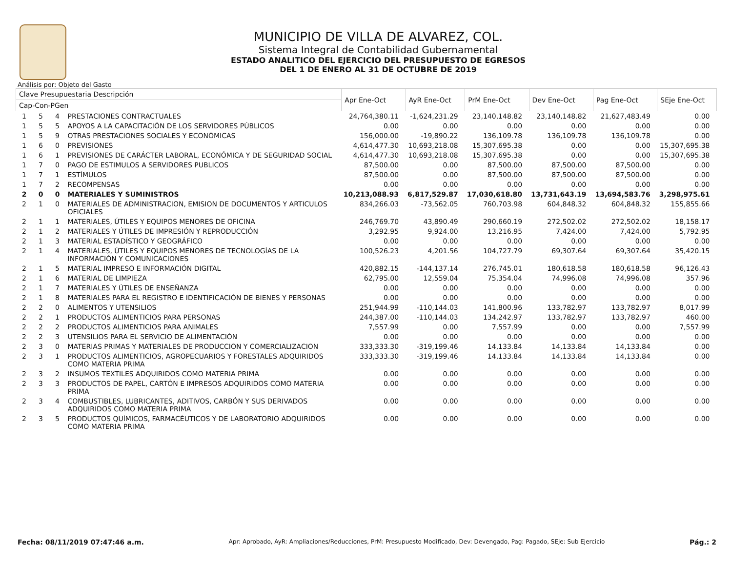MUNICIPIO DE VILLA DE ALVAREZ, COL.
Sistema Integral de Contabilidad Gubernamental
ESTADO ANALITICO DEL EJERCICIO DEL PRESUPUESTO DE EGRESOS
DEL 1 DE ENERO AL 31 DE OCTUBRE DE 2019
Análisis por: Objeto del Gasto
| Clave Presupuestaria Descripción | | | | Apr Ene-Oct | AyR Ene-Oct | PrM Ene-Oct | Dev Ene-Oct | Pag Ene-Oct | SEje Ene-Oct |
| --- | --- | --- | --- | --- | --- | --- | --- | --- | --- |
| Cap-Con-PGen | | | | | | | | | |
| 1 | 5 | 4 | PRESTACIONES CONTRACTUALES | 24,764,380.11 | -1,624,231.29 | 23,140,148.82 | 23,140,148.82 | 21,627,483.49 | 0.00 |
| 1 | 5 | 5 | APOYOS A LA CAPACITACIÓN DE LOS SERVIDORES PÚBLICOS | 0.00 | 0.00 | 0.00 | 0.00 | 0.00 | 0.00 |
| 1 | 5 | 9 | OTRAS PRESTACIONES SOCIALES Y ECONÓMICAS | 156,000.00 | -19,890.22 | 136,109.78 | 136,109.78 | 136,109.78 | 0.00 |
| 1 | 6 | 0 | PREVISIONES | 4,614,477.30 | 10,693,218.08 | 15,307,695.38 | 0.00 | 0.00 | 15,307,695.38 |
| 1 | 6 | 1 | PREVISIONES DE CARÁCTER LABORAL, ECONÓMICA Y DE SEGURIDAD SOCIAL | 4,614,477.30 | 10,693,218.08 | 15,307,695.38 | 0.00 | 0.00 | 15,307,695.38 |
| 1 | 7 | 0 | PAGO DE ESTIMULOS A SERVIDORES PUBLICOS | 87,500.00 | 0.00 | 87,500.00 | 87,500.00 | 87,500.00 | 0.00 |
| 1 | 7 | 1 | ESTÍMULOS | 87,500.00 | 0.00 | 87,500.00 | 87,500.00 | 87,500.00 | 0.00 |
| 1 | 7 | 2 | RECOMPENSAS | 0.00 | 0.00 | 0.00 | 0.00 | 0.00 | 0.00 |
| 2 | 0 | 0 | MATERIALES Y SUMINISTROS | 10,213,088.93 | 6,817,529.87 | 17,030,618.80 | 13,731,643.19 | 13,694,583.76 | 3,298,975.61 |
| 2 | 1 | 0 | MATERIALES DE ADMINISTRACION, EMISION DE DOCUMENTOS Y ARTICULOS OFICIALES | 834,266.03 | -73,562.05 | 760,703.98 | 604,848.32 | 604,848.32 | 155,855.66 |
| 2 | 1 | 1 | MATERIALES, ÚTILES Y EQUIPOS MENORES DE OFICINA | 246,769.70 | 43,890.49 | 290,660.19 | 272,502.02 | 272,502.02 | 18,158.17 |
| 2 | 1 | 2 | MATERIALES Y ÚTILES DE IMPRESIÓN Y REPRODUCCIÓN | 3,292.95 | 9,924.00 | 13,216.95 | 7,424.00 | 7,424.00 | 5,792.95 |
| 2 | 1 | 3 | MATERIAL ESTADÍSTICO Y GEOGRÁFICO | 0.00 | 0.00 | 0.00 | 0.00 | 0.00 | 0.00 |
| 2 | 1 | 4 | MATERIALES, ÚTILES Y EQUIPOS MENORES DE TECNOLOGÍAS DE LA INFORMACIÓN Y COMUNICACIONES | 100,526.23 | 4,201.56 | 104,727.79 | 69,307.64 | 69,307.64 | 35,420.15 |
| 2 | 1 | 5 | MATERIAL IMPRESO E INFORMACIÓN DIGITAL | 420,882.15 | -144,137.14 | 276,745.01 | 180,618.58 | 180,618.58 | 96,126.43 |
| 2 | 1 | 6 | MATERIAL DE LIMPIEZA | 62,795.00 | 12,559.04 | 75,354.04 | 74,996.08 | 74,996.08 | 357.96 |
| 2 | 1 | 7 | MATERIALES Y ÚTILES DE ENSEÑANZA | 0.00 | 0.00 | 0.00 | 0.00 | 0.00 | 0.00 |
| 2 | 1 | 8 | MATERIALES PARA EL REGISTRO E IDENTIFICACIÓN DE BIENES Y PERSONAS | 0.00 | 0.00 | 0.00 | 0.00 | 0.00 | 0.00 |
| 2 | 2 | 0 | ALIMENTOS Y UTENSILIOS | 251,944.99 | -110,144.03 | 141,800.96 | 133,782.97 | 133,782.97 | 8,017.99 |
| 2 | 2 | 1 | PRODUCTOS ALIMENTICIOS PARA PERSONAS | 244,387.00 | -110,144.03 | 134,242.97 | 133,782.97 | 133,782.97 | 460.00 |
| 2 | 2 | 2 | PRODUCTOS ALIMENTICIOS PARA ANIMALES | 7,557.99 | 0.00 | 7,557.99 | 0.00 | 0.00 | 7,557.99 |
| 2 | 2 | 3 | UTENSILIOS PARA EL SERVICIO DE ALIMENTACIÓN | 0.00 | 0.00 | 0.00 | 0.00 | 0.00 | 0.00 |
| 2 | 3 | 0 | MATERIAS PRIMAS Y MATERIALES DE PRODUCCION Y COMERCIALIZACION | 333,333.30 | -319,199.46 | 14,133.84 | 14,133.84 | 14,133.84 | 0.00 |
| 2 | 3 | 1 | PRODUCTOS ALIMENTICIOS, AGROPECUARIOS Y FORESTALES ADQUIRIDOS COMO MATERIA PRIMA | 333,333.30 | -319,199.46 | 14,133.84 | 14,133.84 | 14,133.84 | 0.00 |
| 2 | 3 | 2 | INSUMOS TEXTILES ADQUIRIDOS COMO MATERIA PRIMA | 0.00 | 0.00 | 0.00 | 0.00 | 0.00 | 0.00 |
| 2 | 3 | 3 | PRODUCTOS DE PAPEL, CARTÓN E IMPRESOS ADQUIRIDOS COMO MATERIA PRIMA | 0.00 | 0.00 | 0.00 | 0.00 | 0.00 | 0.00 |
| 2 | 3 | 4 | COMBUSTIBLES, LUBRICANTES, ADITIVOS, CARBÓN Y SUS DERIVADOS ADQUIRIDOS COMO MATERIA PRIMA | 0.00 | 0.00 | 0.00 | 0.00 | 0.00 | 0.00 |
| 2 | 3 | 5 | PRODUCTOS QUÍMICOS, FARMACÉUTICOS Y DE LABORATORIO ADQUIRIDOS COMO MATERIA PRIMA | 0.00 | 0.00 | 0.00 | 0.00 | 0.00 | 0.00 |
Fecha: 08/11/2019 07:47:46 a.m. Apr: Aprobado, AyR: Ampliaciones/Reducciones, PrM: Presupuesto Modificado, Dev: Devengado, Pag: Pagado, SEje: Sub Ejercicio Pág.: 2